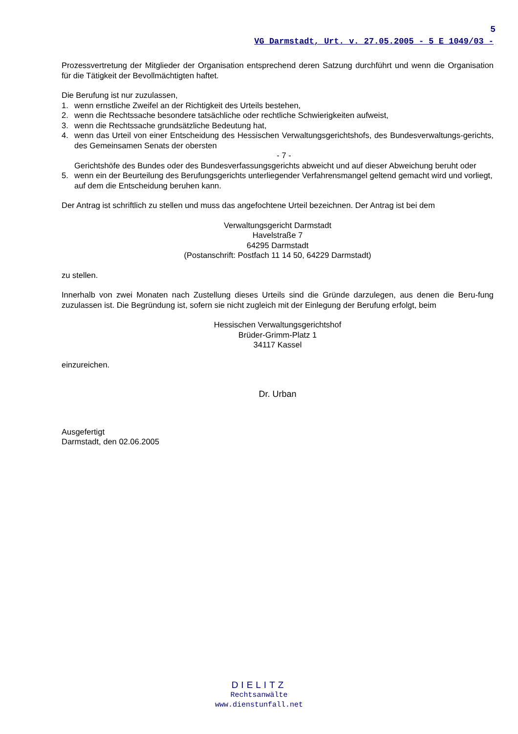5
VG Darmstadt, Urt. v. 27.05.2005 - 5 E 1049/03 -
Prozessvertretung der Mitglieder der Organisation entsprechend deren Satzung durchführt und wenn die Organisation für die Tätigkeit der Bevollmächtigten haftet.
Die Berufung ist nur zuzulassen,
1. wenn ernstliche Zweifel an der Richtigkeit des Urteils bestehen,
2. wenn die Rechtssache besondere tatsächliche oder rechtliche Schwierigkeiten aufweist,
3. wenn die Rechtssache grundsätzliche Bedeutung hat,
4. wenn das Urteil von einer Entscheidung des Hessischen Verwaltungsgerichtshofs, des Bundesverwaltungs-gerichts, des Gemeinsamen Senats der obersten
- 7 -
Gerichtshöfe des Bundes oder des Bundesverfassungsgerichts abweicht und auf dieser Abweichung beruht oder
5. wenn ein der Beurteilung des Berufungsgerichts unterliegender Verfahrensmangel geltend gemacht wird und vorliegt, auf dem die Entscheidung beruhen kann.
Der Antrag ist schriftlich zu stellen und muss das angefochtene Urteil bezeichnen. Der Antrag ist bei dem
Verwaltungsgericht Darmstadt
Havelstraße 7
64295 Darmstadt
(Postanschrift: Postfach 11 14 50, 64229 Darmstadt)
zu stellen.
Innerhalb von zwei Monaten nach Zustellung dieses Urteils sind die Gründe darzulegen, aus denen die Beru-fung zuzulassen ist. Die Begründung ist, sofern sie nicht zugleich mit der Einlegung der Berufung erfolgt, beim
Hessischen Verwaltungsgerichtshof
Brüder-Grimm-Platz 1
34117 Kassel
einzureichen.
Dr. Urban
Ausgefertigt
Darmstadt, den 02.06.2005
DIELITZ
Rechtsanwälte
www.dienstunfall.net